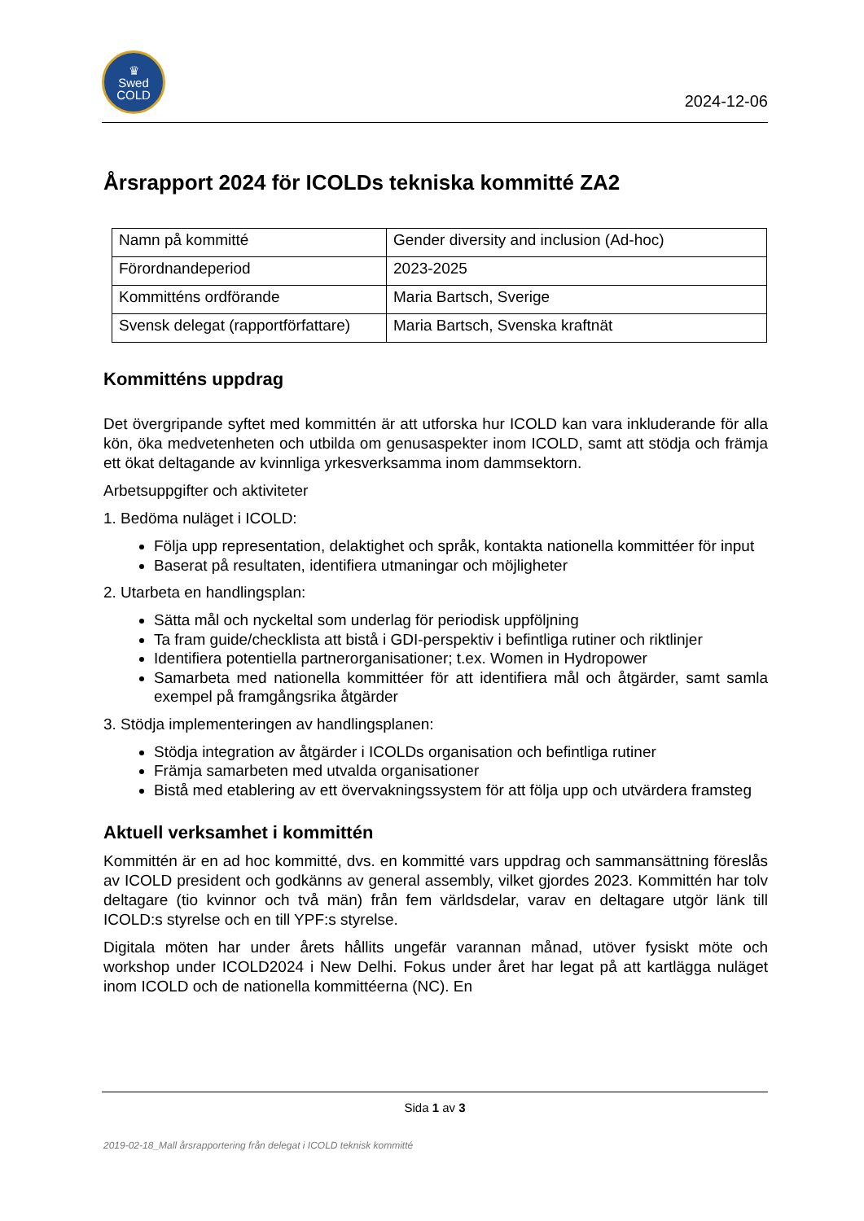♛
Swed
COLD
2024-12-06
Årsrapport 2024 för ICOLDs tekniska kommitté ZA2
| Namn på kommitté | Gender diversity and inclusion (Ad-hoc) |
| Förordnandeperiod | 2023-2025 |
| Kommitténs ordförande | Maria Bartsch, Sverige |
| Svensk delegat (rapportförfattare) | Maria Bartsch, Svenska kraftnät |
Kommitténs uppdrag
Det övergripande syftet med kommittén är att utforska hur ICOLD kan vara inkluderande för alla kön, öka medvetenheten och utbilda om genusaspekter inom ICOLD, samt att stödja och främja ett ökat deltagande av kvinnliga yrkesverksamma inom dammsektorn.
Arbetsuppgifter och aktiviteter
1. Bedöma nuläget i ICOLD:
Följa upp representation, delaktighet och språk, kontakta nationella kommittéer för input
Baserat på resultaten, identifiera utmaningar och möjligheter
2. Utarbeta en handlingsplan:
Sätta mål och nyckeltal som underlag för periodisk uppföljning
Ta fram guide/checklista att bistå i GDI-perspektiv i befintliga rutiner och riktlinjer
Identifiera potentiella partnerorganisationer; t.ex. Women in Hydropower
Samarbeta med nationella kommittéer för att identifiera mål och åtgärder, samt samla exempel på framgångsrika åtgärder
3. Stödja implementeringen av handlingsplanen:
Stödja integration av åtgärder i ICOLDs organisation och befintliga rutiner
Främja samarbeten med utvalda organisationer
Bistå med etablering av ett övervakningssystem för att följa upp och utvärdera framsteg
Aktuell verksamhet i kommittén
Kommittén är en ad hoc kommitté, dvs. en kommitté vars uppdrag och sammansättning föreslås av ICOLD president och godkänns av general assembly, vilket gjordes 2023. Kommittén har tolv deltagare (tio kvinnor och två män) från fem världsdelar, varav en deltagare utgör länk till ICOLD:s styrelse och en till YPF:s styrelse.
Digitala möten har under årets hållits ungefär varannan månad, utöver fysiskt möte och workshop under ICOLD2024 i New Delhi. Fokus under året har legat på att kartlägga nuläget inom ICOLD och de nationella kommittéerna (NC). En
Sida 1 av 3
2019-02-18_Mall årsrapportering från delegat i ICOLD teknisk kommitté